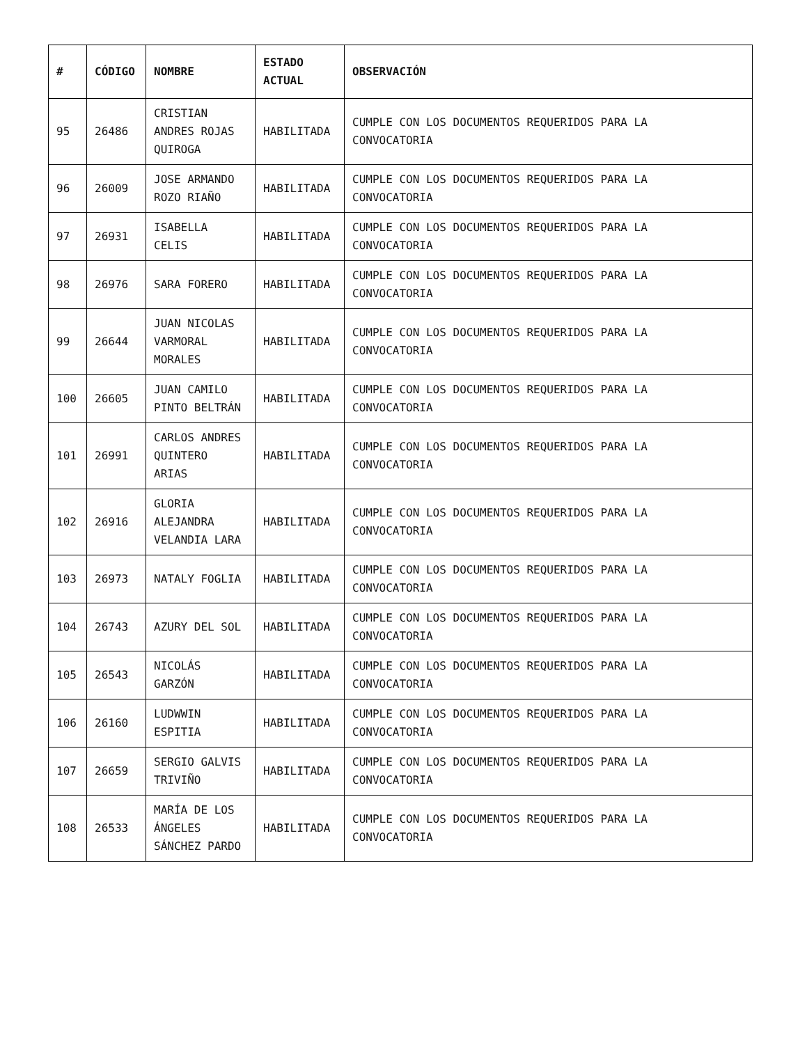| # | CÓDIGO | NOMBRE | ESTADO ACTUAL | OBSERVACIÓN |
| --- | --- | --- | --- | --- |
| 95 | 26486 | CRISTIAN ANDRES ROJAS QUIROGA | HABILITADA | CUMPLE CON LOS DOCUMENTOS REQUERIDOS PARA LA CONVOCATORIA |
| 96 | 26009 | JOSE ARMANDO ROZO RIAÑO | HABILITADA | CUMPLE CON LOS DOCUMENTOS REQUERIDOS PARA LA CONVOCATORIA |
| 97 | 26931 | ISABELLA CELIS | HABILITADA | CUMPLE CON LOS DOCUMENTOS REQUERIDOS PARA LA CONVOCATORIA |
| 98 | 26976 | SARA FORERO | HABILITADA | CUMPLE CON LOS DOCUMENTOS REQUERIDOS PARA LA CONVOCATORIA |
| 99 | 26644 | JUAN NICOLAS VARMORAL MORALES | HABILITADA | CUMPLE CON LOS DOCUMENTOS REQUERIDOS PARA LA CONVOCATORIA |
| 100 | 26605 | JUAN CAMILO PINTO BELTRÁN | HABILITADA | CUMPLE CON LOS DOCUMENTOS REQUERIDOS PARA LA CONVOCATORIA |
| 101 | 26991 | CARLOS ANDRES QUINTERO ARIAS | HABILITADA | CUMPLE CON LOS DOCUMENTOS REQUERIDOS PARA LA CONVOCATORIA |
| 102 | 26916 | GLORIA ALEJANDRA VELANDIA LARA | HABILITADA | CUMPLE CON LOS DOCUMENTOS REQUERIDOS PARA LA CONVOCATORIA |
| 103 | 26973 | NATALY FOGLIA | HABILITADA | CUMPLE CON LOS DOCUMENTOS REQUERIDOS PARA LA CONVOCATORIA |
| 104 | 26743 | AZURY DEL SOL | HABILITADA | CUMPLE CON LOS DOCUMENTOS REQUERIDOS PARA LA CONVOCATORIA |
| 105 | 26543 | NICOLÁS GARZÓN | HABILITADA | CUMPLE CON LOS DOCUMENTOS REQUERIDOS PARA LA CONVOCATORIA |
| 106 | 26160 | LUDWWIN ESPITIA | HABILITADA | CUMPLE CON LOS DOCUMENTOS REQUERIDOS PARA LA CONVOCATORIA |
| 107 | 26659 | SERGIO GALVIS TRIVIÑO | HABILITADA | CUMPLE CON LOS DOCUMENTOS REQUERIDOS PARA LA CONVOCATORIA |
| 108 | 26533 | MARÍA DE LOS ÁNGELES SÁNCHEZ PARDO | HABILITADA | CUMPLE CON LOS DOCUMENTOS REQUERIDOS PARA LA CONVOCATORIA |